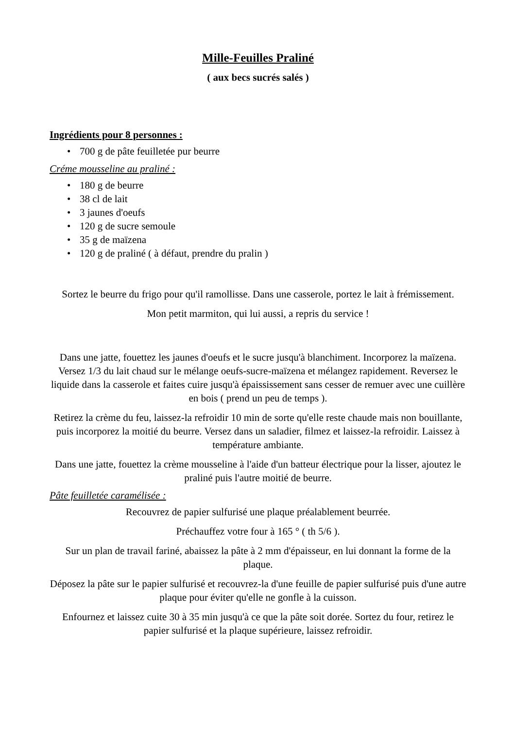Mille-Feuilles Praliné
( aux becs sucrés salés )
Ingrédients pour 8 personnes :
• 700 g de pâte feuilletée pur beurre
Créme mousseline au praliné :
• 180 g de beurre
• 38 cl de lait
• 3 jaunes d'oeufs
• 120 g de sucre semoule
• 35 g de maïzena
• 120 g de praliné ( à défaut, prendre du pralin )
Sortez le beurre du frigo pour qu'il ramollisse. Dans une casserole, portez le lait à frémissement.
Mon petit marmiton, qui lui aussi, a repris du service !
Dans une jatte, fouettez les jaunes d'oeufs et le sucre jusqu'à blanchiment. Incorporez la maïzena. Versez 1/3 du lait chaud sur le mélange oeufs-sucre-maïzena et mélangez rapidement. Reversez le liquide dans la casserole et faites cuire jusqu'à épaississement sans cesser de remuer avec une cuillère en bois ( prend un peu de temps ).
Retirez la crème du feu, laissez-la refroidir 10 min de sorte qu'elle reste chaude mais non bouillante, puis incorporez la moitié du beurre. Versez dans un saladier, filmez et laissez-la refroidir. Laissez à température ambiante.
Dans une jatte, fouettez la crème mousseline à l'aide d'un batteur électrique pour la lisser, ajoutez le praliné puis l'autre moitié de beurre.
Pâte feuilletée caramélisée :
Recouvrez de papier sulfurisé une plaque préalablement beurrée.
Préchauffez votre four à 165 ° ( th 5/6 ).
Sur un plan de travail fariné, abaissez la pâte à 2 mm d'épaisseur, en lui donnant la forme de la plaque.
Déposez la pâte sur le papier sulfurisé et recouvrez-la d'une feuille de papier sulfurisé puis d'une autre plaque pour éviter qu'elle ne gonfle à la cuisson.
Enfournez et laissez cuite 30 à 35 min jusqu'à ce que la pâte soit dorée. Sortez du four, retirez le papier sulfurisé et la plaque supérieure, laissez refroidir.